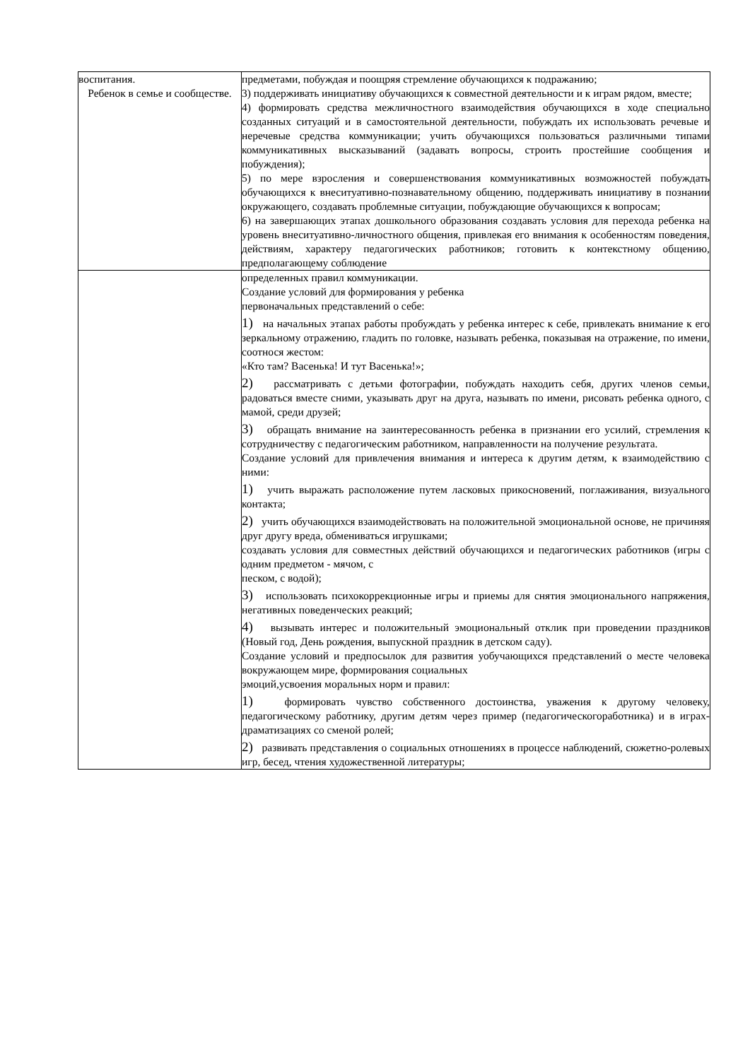| воспитания. Ребенок в семье и сообществе. | предметами, побуждая и поощряя стремление обучающихся к подражанию; 3) поддерживать инициативу обучающихся к совместной деятельности и к играм рядом, вместе; 4) формировать средства межличностного взаимодействия обучающихся в ходе специально созданных ситуаций и в самостоятельной деятельности, побуждать их использовать речевые и неречевые средства коммуникации; учить обучающихся пользоваться различными типами коммуникативных высказываний (задавать вопросы, строить простейшие сообщения и побуждения); 5) по мере взросления и совершенствования коммуникативных возможностей побуждать обучающихся к внеситуативно-познавательному общению, поддерживать инициативу в познании окружающего, создавать проблемные ситуации, побуждающие обучающихся к вопросам; 6) на завершающих этапах дошкольного образования создавать условия для перехода ребенка на уровень внеситуативно-личностного общения, привлекая его внимания к особенностям поведения, действиям, характеру педагогических работников; готовить к контекстному общению, предполагающему соблюдение |
| | определенных правил коммуникации. Создание условий для формирования у ребенка первоначальных представлений о себе: 1) на начальных этапах работы пробуждать у ребенка интерес к себе, привлекать внимание к его зеркальному отражению, гладить по головке, называть ребенка, показывая на отражение, по имени, соотнося жестом: «Кто там? Васенька! И тут Васенька!»; 2) рассматривать с детьми фотографии, побуждать находить себя, других членов семьи, радоваться вместе сними, указывать друг на друга, называть по имени, рисовать ребенка одного, с мамой, среди друзей; 3) обращать внимание на заинтересованность ребенка в признании его усилий, стремления к сотрудничеству с педагогическим работником, направленности на получение результата. Создание условий для привлечения внимания и интереса к другим детям, к взаимодействию с ними: 1) учить выражать расположение путем ласковых прикосновений, поглаживания, визуального контакта; 2) учить обучающихся взаимодействовать на положительной эмоциональной основе, не причиняя друг другу вреда, обмениваться игрушками; создавать условия для совместных действий обучающихся и педагогических работников (игры с одним предметом - мячом, с песком, с водой); 3) использовать психокоррекционные игры и приемы для снятия эмоционального напряжения, негативных поведенческих реакций; 4) вызывать интерес и положительный эмоциональный отклик при проведении праздников (Новый год, День рождения, выпускной праздник в детском саду). Создание условий и предпосылок для развития уобучающихся представлений о месте человека вокружающем мире, формирования социальных эмоций,усвоения моральных норм и правил: 1) формировать чувство собственного достоинства, уважения к другому человеку, педагогическому работнику, другим детям через пример (педагогическогоработника) и в играх-драматизациях со сменой ролей; 2) развивать представления о социальных отношениях в процессе наблюдений, сюжетно-ролевых игр, бесед, чтения художественной литературы; |